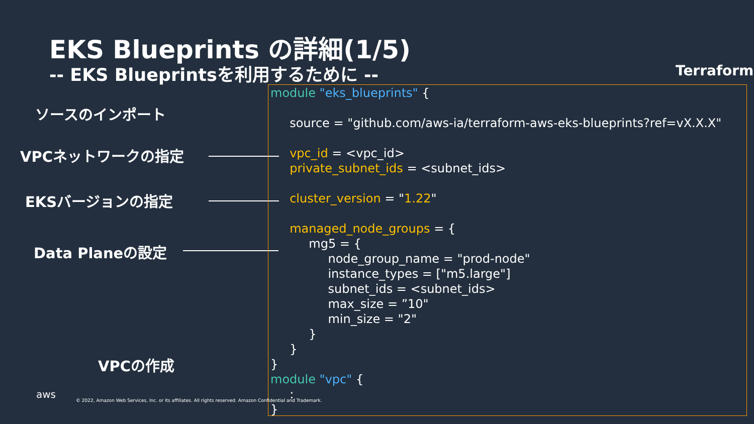EKS Blueprints の詳細(1/5)
-- EKS Blueprintsを利用するために --
Terraform
ソースのインポート
VPCネットワークの指定
EKSバージョンの指定
Data Planeの設定
VPCの作成
module "eks_blueprints" { source = "github.com/aws-ia/terraform-aws-eks-blueprints?ref=vX.X.X" vpc_id = <vpc_id> private_subnet_ids = <subnet_ids> cluster_version = "1.22" managed_node_groups = { mg5 = { node_group_name = "prod-node" instance_types = ["m5.large"] subnet_ids = <subnet_ids> max_size = ”10" min_size = "2" } } } module "vpc" { : }
aws
© 2022, Amazon Web Services, Inc. or its affiliates. All rights reserved. Amazon Confidential and Trademark.